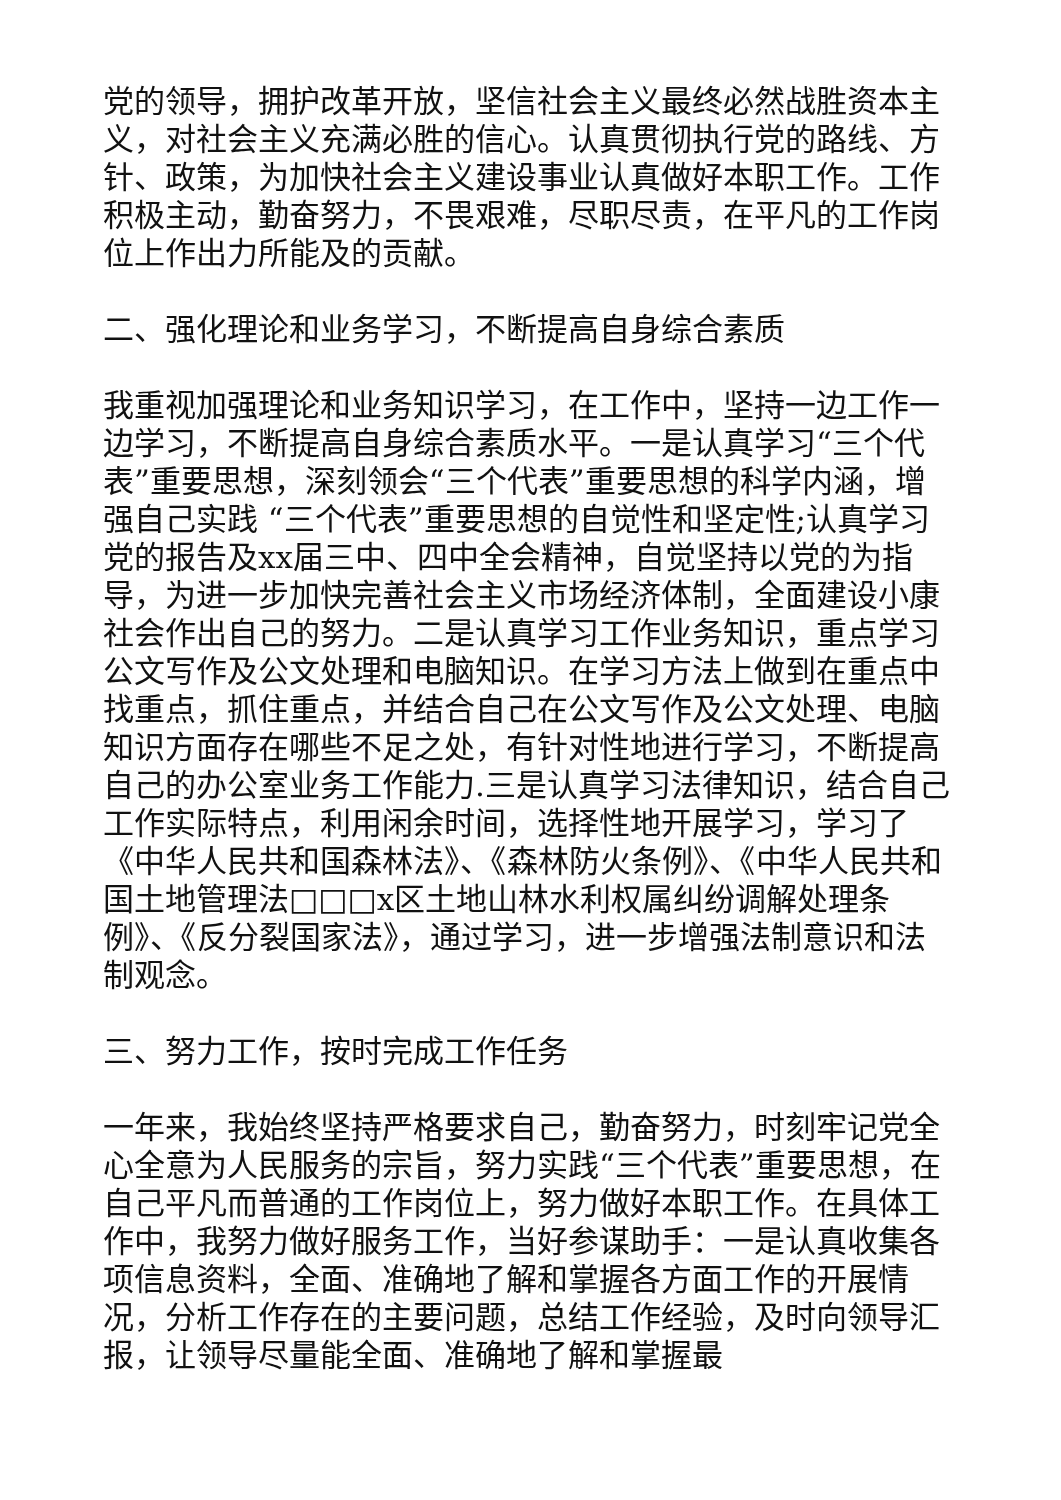党的领导，拥护改革开放，坚信社会主义最终必然战胜资本主义，对社会主义充满必胜的信心。认真贯彻执行党的路线、方针、政策，为加快社会主义建设事业认真做好本职工作。工作积极主动，勤奋努力，不畏艰难，尽职尽责，在平凡的工作岗位上作出力所能及的贡献。
二、强化理论和业务学习，不断提高自身综合素质
我重视加强理论和业务知识学习，在工作中，坚持一边工作一边学习，不断提高自身综合素质水平。一是认真学习“三个代表”重要思想，深刻领会“三个代表”重要思想的科学内涵，增强自己实践 “三个代表”重要思想的自觉性和坚定性;认真学习党的报告及xx届三中、四中全会精神，自觉坚持以党的为指导，为进一步加快完善社会主义市场经济体制，全面建设小康社会作出自己的努力。二是认真学习工作业务知识，重点学习公文写作及公文处理和电脑知识。在学习方法上做到在重点中找重点，抓住重点，并结合自己在公文写作及公文处理、电脑知识方面存在哪些不足之处，有针对性地进行学习，不断提高自己的办公室业务工作能力.三是认真学习法律知识，结合自己工作实际特点，利用闲余时间，选择性地开展学习，学习了《中华人民共和国森林法》、《森林防火条例》、《中华人民共和国土地管理法□□□x区土地山林水利权属纠纷调解处理条例》、《反分裂国家法》，通过学习，进一步增强法制意识和法制观念。
三、努力工作，按时完成工作任务
一年来，我始终坚持严格要求自己，勤奋努力，时刻牢记党全心全意为人民服务的宗旨，努力实践“三个代表”重要思想，在自己平凡而普通的工作岗位上，努力做好本职工作。在具体工作中，我努力做好服务工作，当好参谋助手：一是认真收集各项信息资料，全面、准确地了解和掌握各方面工作的开展情况，分析工作存在的主要问题，总结工作经验，及时向领导汇报，让领导尽量能全面、准确地了解和掌握最